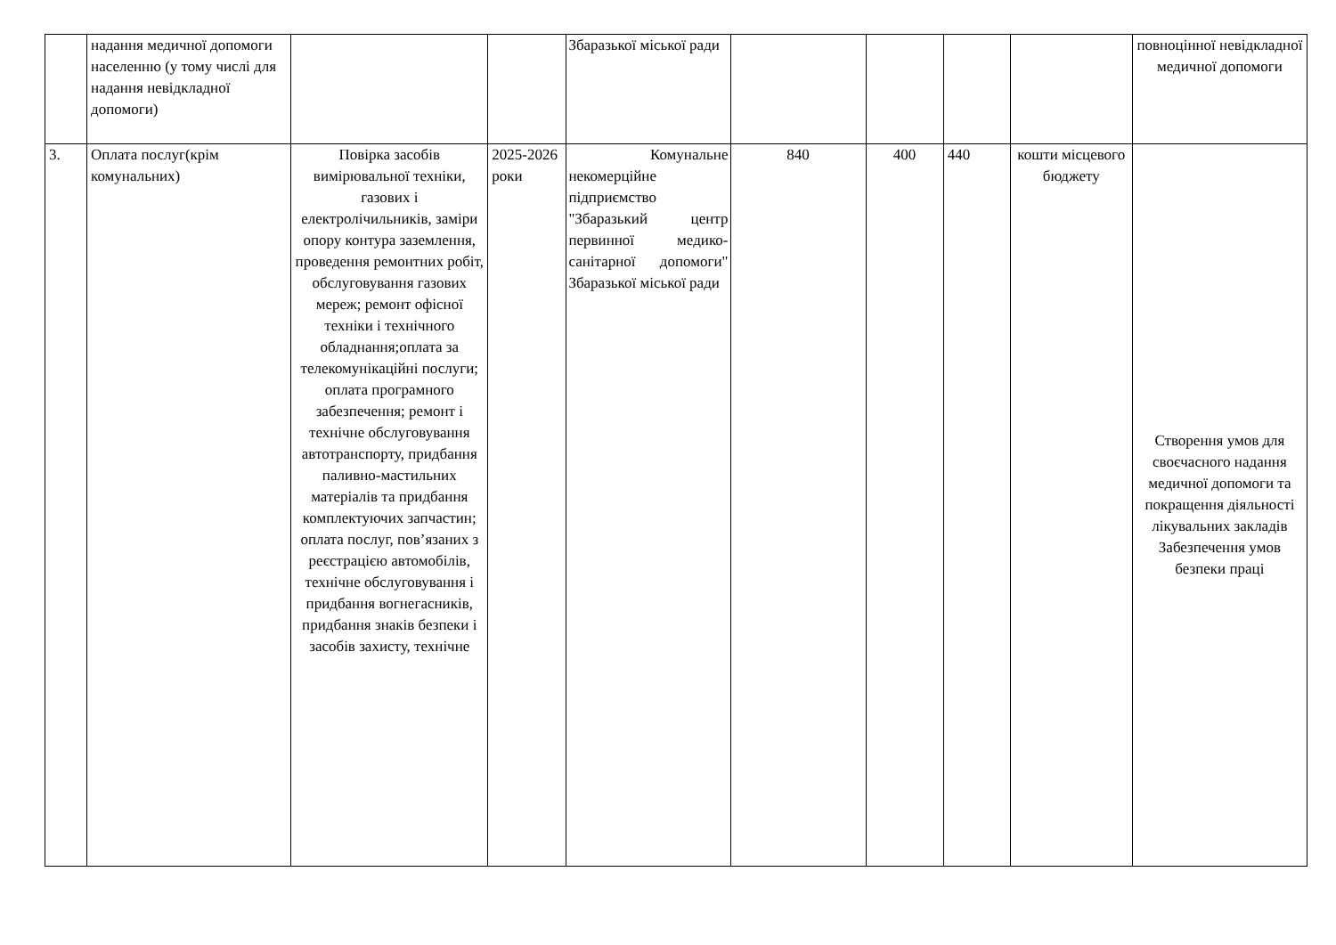| | надання медичної допомоги населенню (у тому числі для надання невідкладної допомоги) | | | Збаразької міської ради | | | | | повноцінної невідкладної медичної допомоги |
| 3. | Оплата послуг(крім комунальних) | Повірка засобів вимірювальної техніки, газових і електролічильників, заміри опору контура заземлення, проведення ремонтних робіт, обслуговування газових мереж; ремонт офісної техніки і технічного обладнання;оплата за телекомунікаційні послуги; оплата програмного забезпечення; ремонт і технічне обслуговування автотранспорту, придбання паливно-мастильних матеріалів та придбання комплектуючих запчастин; оплата послуг, пов’язаних з реєстрацією автомобілів, технічне обслуговування і придбання вогнегасників, придбання знаків безпеки і засобів захисту, технічне | 2025-2026 роки | Комунальне некомерційне підприємство "Збаразький центр первинної медико-санітарної допомоги" Збаразької міської ради | 840 | 400 | 440 | кошти місцевого бюджету | Створення умов для своєчасного надання медичної допомоги та покращення діяльності лікувальних закладів Забезпечення умов безпеки праці |